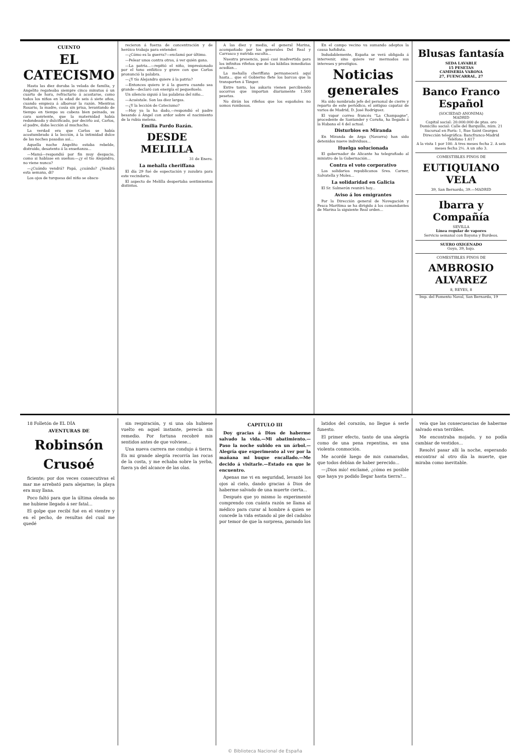CUENTO
EL CATECISMO
Hasta las diez duraba la velada de familia, y Angelito regateaba siempre cinco minutos ó un cuarto de hora, refractario á acostarse, como todos los niños en la edad de seis á siete años, cuando empieza á alborear la razón. Mientras Rosario, la madre, cosía sin prisa, levantando de tiempo en tiempo su cabeza bien peinada, su cara sonriente, que la maternidad había redondeado y dulcificado, por decirlo así, Carlos, el padre, daba lección al muchacho.
La verdad era que Carlos se había acostumbrado á la lección, á la intimidad dulce de las noches pasadas así...
Aquella noche Angelito estaba rebelde, distraído, desatento á la enseñanza...
—Mamá—respondió por fin muy despacio, como si hablase en sueños:—¿y el tío Alejandro, no viene nunca?
—¿Cuándo vendrá? Papá, ¿cuándo? ¿Vendrá esta semana, di?
Los ojos de turquesa del niño se obscu-
recieron á fuerza de concentración y de heróico trabajo para entender.
—¿Cómo es la guerra?—exclamó por último.
—Pelear unos contra otros, á ver quién gana.
—La patria...—repitió el niño, impresionado por el tono enfático y grave con que Carlos pronunció la palabra.
—¿Y tío Alejandro quiere á la patria?
—Entonces quiero ir á la guerra cuando sea grande—declaró con energía el pequeñuelo.
Un silencio siguió á las palabras del niño...
—Acuéstale. Son las diez largas.
—¿Y la lección de Catecismo?
—Hoy ya la ha dado,—respondió el padre besando á Ángel con ardor sobre el nacimiento de la rubia melena.
Emilia Pardo Bazán.
DESDE MELILLA
31 de Enero.
La mehalla cheriffana
El día 29 fué de espectación y zozobra para este vecindario.
El aspecto de Melilla despertaba sentimientos distintos.
A las diez y media, el general Marina, acompañado por los generales Del Real y Carrasco y nutrida escolta...
Nuestra presencia, pasó casi inadvertida para los infinitos rifeños que de las kábilas inmediatas acudían...
La mehalla cheriffana permanecerá aquí hasta... que el Gobierno flete los barcos que la transporten á Tánger.
Entre tanto, los askaris vienen percibiendo socorros que importan diariamente 1.500 pesetas.
No dirán los rifeños que los españoles no somos rumbosos.
En el campo vecino va sumando adeptos la causa hafidista.
Indudablemente, España se verá obligada á intervenir, sino quiere ver mermados sus intereses y prestigios.
Noticias generales
Ha sido nombrado jefe del personal de cierre y reparto de este periódico, el antiguo capataz de varios de Madrid, D. José Rodríguez.
El vapor correo francés "La Champagne", procedente de Santander y Coruña, ha llegado á la Habana el 4 del actual.
Disturbios en Miranda
En Miranda de Arga (Navarra) han sido detenidos nueve individuos...
Huelga solucionada
El gobernador de Alicante ha telegrafiado al ministro de la Gobernación...
Contra el voto corporativo
Los solidarios republicanos Sres. Carner, Salvatella y Moles...
La solidaridad en Galicia
El Sr. Salmerón reunirá hoy...
Aviso á los emigrantes
Por la Dirección general de Navegación y Pesca Marítima se ha dirigido á los comandantes de Marina la siguiente Real orden...
Blusas fantasía
SEDA LAVABLE
15 PESETAS
CAMISERIA VARONA
27, FUENCARRAL, 27
Banco Franco Español
(SOCIEDAD ANONIMA)
MADRID
Capital social: 20.000.000 de ptas. oro
Domicilio social: Calle del Barquillo, núm. 21
Sucursal en París: 1, Rue Saint Georges
Dirección telegráfica: Bancfranco-Madrid
Teléfono 1.617
A la vista 1 por 100. A tres meses fecha 2. A seis meses fecha 2½. A un año 3.
COMESTIBLES FINOS DE
EUTIQUIANO VELA
39, San Bernardo, 39.—MADRID
Ibarra y Compañía
SEVILLA
Línea regular de vapores
Servicio semanal con Bayona y Burdeos.
SUERO OXIGENADO
Goya, 39, bajo.
COMESTIBLES FINOS DE
AMBROSIO ALVAREZ
8, REYES, 8
Imp. del Fomento Naval, San Bernardo, 19
18 Folletón de EL DÍA
AVENTURAS DE
Robinsón Crusoé
ficiente; por dos veces consecutivas el mar me arrebató para alejarme; la playa era muy llana.
Poco faltó para que la última oleada no me hubiese llegado á ser fatal...
El golpe que recibí fué en el vientre y en el pecho, de resultas del cual me quedé
sin respiración, y si una ola hubiese vuelto en aquel instante, perecía sin remedio. Por fortuna recobré mis sentidos antes de que volviese...
Una nueva carrera me condujo á tierra. En mi grande alegría recorría las rocas de la costa, y me echaba sobre la yerba, fuera ya del alcance de las olas.
CAPITULO III
Doy gracias á Dios de haberme salvado la vida.—Mi abatimiento.—Paso la noche subido en un árbol.—Alegría que experimento al ver por la mañana mi buque encallado.—Me decido á visitarle.—Estado en que le encuentro.
Apenas me vi en seguridad, levanté los ojos al cielo, dando gracias á Dios de haberme salvado de una muerte cierta...
Después que yo mismo lo experimenté comprendo con cuánta razón se llama al médico para curar al hombre á quien se concede la vida estando al pie del cadalso por temor de que la sorpresa, parando los
latidos del corazón, no llegue á serle funesto.
El primer efecto, tanto de una alegría como de una pena repentina, es una violenta conmoción.
Me acordé luego de mis camaradas, que todos debían de haber perecido...
—¡Dios mío! exclamé, ¿cómo es posible que haya yo podido llegar hasta tierra?...
veía que las consecuencias de haberme salvado eran terribles.
Me encontraba mojado, y no podía cambiar de vestidos...
Resolví pasar allí la noche, esperando encontrar al otro día la muerte, que miraba como inevitable.
© Biblioteca Nacional de España